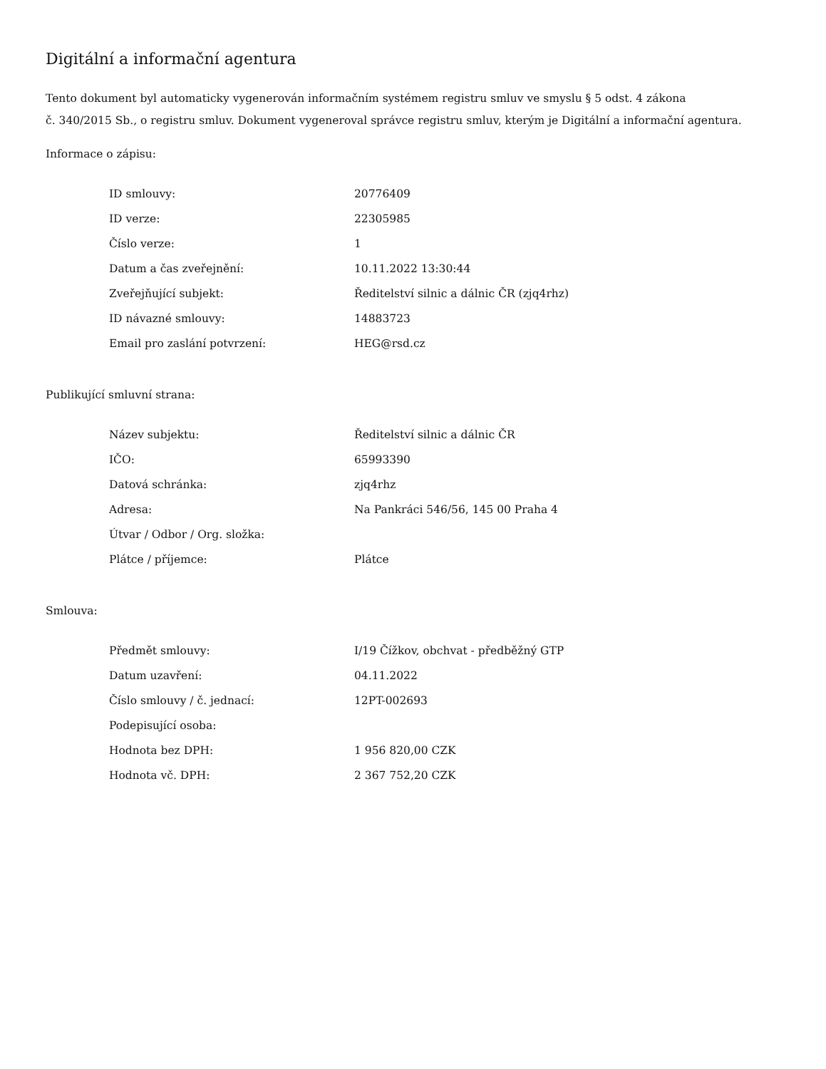Digitální a informační agentura
Tento dokument byl automaticky vygenerován informačním systémem registru smluv ve smyslu § 5 odst. 4 zákona
č. 340/2015 Sb., o registru smluv. Dokument vygeneroval správce registru smluv, kterým je Digitální a informační agentura.
Informace o zápisu:
| ID smlouvy: | 20776409 |
| ID verze: | 22305985 |
| Číslo verze: | 1 |
| Datum a čas zveřejnění: | 10.11.2022 13:30:44 |
| Zveřejňující subjekt: | Ředitelství silnic a dálnic ČR (zjq4rhz) |
| ID návazné smlouvy: | 14883723 |
| Email pro zaslání potvrzení: | HEG@rsd.cz |
Publikující smluvní strana:
| Název subjektu: | Ředitelství silnic a dálnic ČR |
| IČO: | 65993390 |
| Datová schránka: | zjq4rhz |
| Adresa: | Na Pankráci 546/56, 145 00 Praha 4 |
| Útvar / Odbor / Org. složka: | |
| Plátce / příjemce: | Plátce |
Smlouva:
| Předmět smlouvy: | I/19 Čížkov, obchvat - předběžný GTP |
| Datum uzavření: | 04.11.2022 |
| Číslo smlouvy / č. jednací: | 12PT-002693 |
| Podepisující osoba: | |
| Hodnota bez DPH: | 1 956 820,00 CZK |
| Hodnota vč. DPH: | 2 367 752,20 CZK |